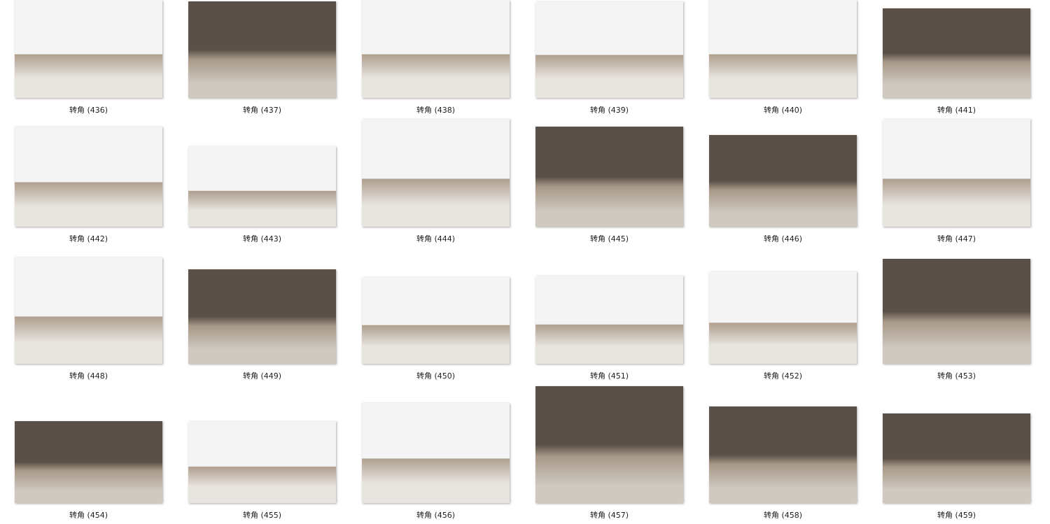转角 (436)
转角 (437)
转角 (438)
转角 (439)
转角 (440)
转角 (441)
转角 (442)
转角 (443)
转角 (444)
转角 (445)
转角 (446)
转角 (447)
转角 (448)
转角 (449)
转角 (450)
转角 (451)
转角 (452)
转角 (453)
转角 (454)
转角 (455)
转角 (456)
转角 (457)
转角 (458)
转角 (459)